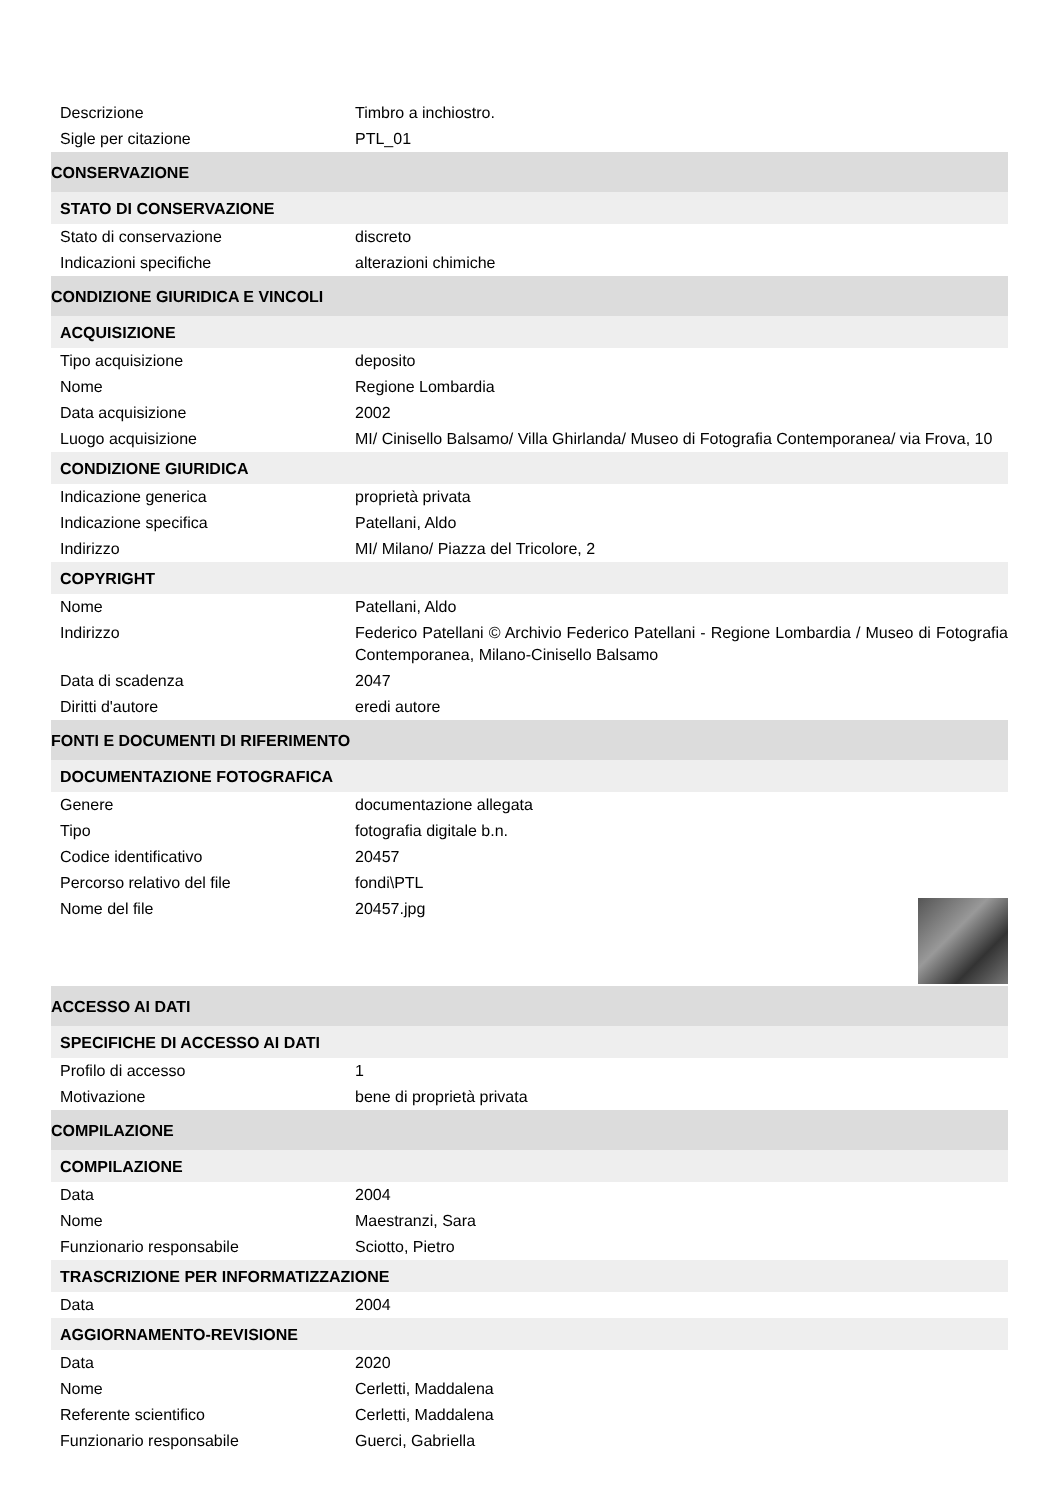| Descrizione | Timbro a inchiostro. |
| Sigle per citazione | PTL_01 |
| CONSERVAZIONE | |
| STATO DI CONSERVAZIONE | |
| Stato di conservazione | discreto |
| Indicazioni specifiche | alterazioni chimiche |
| CONDIZIONE GIURIDICA E VINCOLI | |
| ACQUISIZIONE | |
| Tipo acquisizione | deposito |
| Nome | Regione Lombardia |
| Data acquisizione | 2002 |
| Luogo acquisizione | MI/ Cinisello Balsamo/ Villa Ghirlanda/ Museo di Fotografia Contemporanea/ via Frova, 10 |
| CONDIZIONE GIURIDICA | |
| Indicazione generica | proprietà privata |
| Indicazione specifica | Patellani, Aldo |
| Indirizzo | MI/ Milano/ Piazza del Tricolore, 2 |
| COPYRIGHT | |
| Nome | Patellani, Aldo |
| Indirizzo | Federico Patellani © Archivio Federico Patellani - Regione Lombardia / Museo di Fotografia Contemporanea, Milano-Cinisello Balsamo |
| Data di scadenza | 2047 |
| Diritti d'autore | eredi autore |
| FONTI E DOCUMENTI DI RIFERIMENTO | |
| DOCUMENTAZIONE FOTOGRAFICA | |
| Genere | documentazione allegata |
| Tipo | fotografia digitale b.n. |
| Codice identificativo | 20457 |
| Percorso relativo del file | fondi\PTL |
| Nome del file | 20457.jpg |
| ACCESSO AI DATI | |
| SPECIFICHE DI ACCESSO AI DATI | |
| Profilo di accesso | 1 |
| Motivazione | bene di proprietà privata |
| COMPILAZIONE | |
| COMPILAZIONE | |
| Data | 2004 |
| Nome | Maestranzi, Sara |
| Funzionario responsabile | Sciotto, Pietro |
| TRASCRIZIONE PER INFORMATIZZAZIONE | |
| Data | 2004 |
| AGGIORNAMENTO-REVISIONE | |
| Data | 2020 |
| Nome | Cerletti, Maddalena |
| Referente scientifico | Cerletti, Maddalena |
| Funzionario responsabile | Guerci, Gabriella |